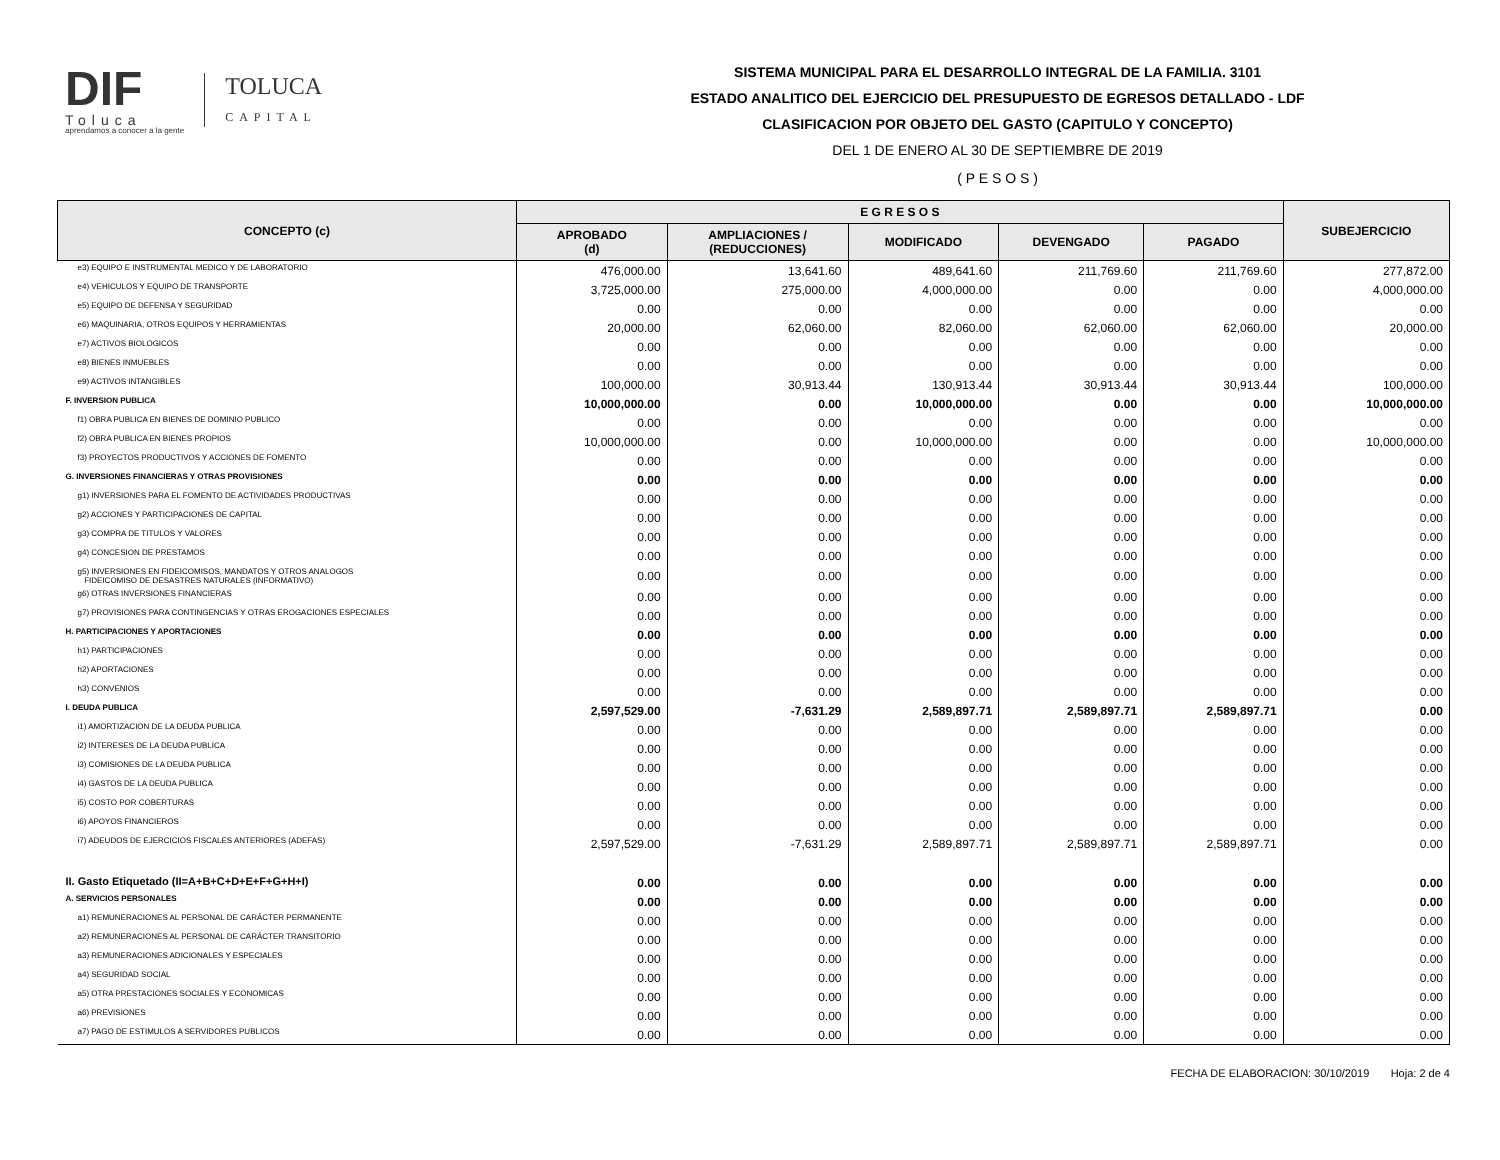DIF
Toluca
aprendamos a conocer a la gente
TOLUCA
CAPITAL
SISTEMA MUNICIPAL PARA EL DESARROLLO INTEGRAL DE LA FAMILIA. 3101
ESTADO ANALITICO DEL EJERCICIO DEL PRESUPUESTO DE EGRESOS DETALLADO - LDF
CLASIFICACION POR OBJETO DEL GASTO (CAPITULO Y CONCEPTO)
DEL 1 DE ENERO AL 30 DE SEPTIEMBRE DE 2019
( P E S O S )
| CONCEPTO (c) | E G R E S O S | | | | | SUBEJERCICIO |
| --- | --- | --- | --- | --- | --- | --- |
| | APROBADO (d) | AMPLIACIONES / (REDUCCIONES) | MODIFICADO | DEVENGADO | PAGADO | |
| e3) EQUIPO E INSTRUMENTAL MEDICO Y DE LABORATORIO | 476,000.00 | 13,641.60 | 489,641.60 | 211,769.60 | 211,769.60 | 277,872.00 |
| e4) VEHICULOS Y EQUIPO DE TRANSPORTE | 3,725,000.00 | 275,000.00 | 4,000,000.00 | 0.00 | 0.00 | 4,000,000.00 |
| e5) EQUIPO DE DEFENSA Y SEGURIDAD | 0.00 | 0.00 | 0.00 | 0.00 | 0.00 | 0.00 |
| e6) MAQUINARIA, OTROS EQUIPOS Y HERRAMIENTAS | 20,000.00 | 62,060.00 | 82,060.00 | 62,060.00 | 62,060.00 | 20,000.00 |
| e7) ACTIVOS BIOLOGICOS | 0.00 | 0.00 | 0.00 | 0.00 | 0.00 | 0.00 |
| e8) BIENES INMUEBLES | 0.00 | 0.00 | 0.00 | 0.00 | 0.00 | 0.00 |
| e9) ACTIVOS INTANGIBLES | 100,000.00 | 30,913.44 | 130,913.44 | 30,913.44 | 30,913.44 | 100,000.00 |
| F. INVERSION PUBLICA | 10,000,000.00 | 0.00 | 10,000,000.00 | 0.00 | 0.00 | 10,000,000.00 |
| f1) OBRA PUBLICA EN BIENES DE DOMINIO PUBLICO | 0.00 | 0.00 | 0.00 | 0.00 | 0.00 | 0.00 |
| f2) OBRA PUBLICA EN BIENES PROPIOS | 10,000,000.00 | 0.00 | 10,000,000.00 | 0.00 | 0.00 | 10,000,000.00 |
| f3) PROYECTOS PRODUCTIVOS Y ACCIONES DE FOMENTO | 0.00 | 0.00 | 0.00 | 0.00 | 0.00 | 0.00 |
| G. INVERSIONES FINANCIERAS Y OTRAS PROVISIONES | 0.00 | 0.00 | 0.00 | 0.00 | 0.00 | 0.00 |
| g1) INVERSIONES PARA EL FOMENTO DE ACTIVIDADES PRODUCTIVAS | 0.00 | 0.00 | 0.00 | 0.00 | 0.00 | 0.00 |
| g2) ACCIONES Y PARTICIPACIONES DE CAPITAL | 0.00 | 0.00 | 0.00 | 0.00 | 0.00 | 0.00 |
| g3) COMPRA DE TITULOS Y VALORES | 0.00 | 0.00 | 0.00 | 0.00 | 0.00 | 0.00 |
| g4) CONCESION DE PRESTAMOS | 0.00 | 0.00 | 0.00 | 0.00 | 0.00 | 0.00 |
| g5) INVERSIONES EN FIDEICOMISOS, MANDATOS Y OTROS ANALOGOS FIDEICOMISO DE DESASTRES NATURALES (INFORMATIVO) | 0.00 | 0.00 | 0.00 | 0.00 | 0.00 | 0.00 |
| g6) OTRAS INVERSIONES FINANCIERAS | 0.00 | 0.00 | 0.00 | 0.00 | 0.00 | 0.00 |
| g7) PROVISIONES PARA CONTINGENCIAS Y OTRAS EROGACIONES ESPECIALES | 0.00 | 0.00 | 0.00 | 0.00 | 0.00 | 0.00 |
| H. PARTICIPACIONES Y APORTACIONES | 0.00 | 0.00 | 0.00 | 0.00 | 0.00 | 0.00 |
| h1) PARTICIPACIONES | 0.00 | 0.00 | 0.00 | 0.00 | 0.00 | 0.00 |
| h2) APORTACIONES | 0.00 | 0.00 | 0.00 | 0.00 | 0.00 | 0.00 |
| h3) CONVENIOS | 0.00 | 0.00 | 0.00 | 0.00 | 0.00 | 0.00 |
| I. DEUDA PUBLICA | 2,597,529.00 | -7,631.29 | 2,589,897.71 | 2,589,897.71 | 2,589,897.71 | 0.00 |
| i1) AMORTIZACION DE LA DEUDA PUBLICA | 0.00 | 0.00 | 0.00 | 0.00 | 0.00 | 0.00 |
| i2) INTERESES DE LA DEUDA PUBLICA | 0.00 | 0.00 | 0.00 | 0.00 | 0.00 | 0.00 |
| i3) COMISIONES DE LA DEUDA PUBLICA | 0.00 | 0.00 | 0.00 | 0.00 | 0.00 | 0.00 |
| i4) GASTOS DE LA DEUDA PUBLICA | 0.00 | 0.00 | 0.00 | 0.00 | 0.00 | 0.00 |
| i5) COSTO POR COBERTURAS | 0.00 | 0.00 | 0.00 | 0.00 | 0.00 | 0.00 |
| i6) APOYOS FINANCIEROS | 0.00 | 0.00 | 0.00 | 0.00 | 0.00 | 0.00 |
| i7) ADEUDOS DE EJERCICIOS FISCALES ANTERIORES (ADEFAS) | 2,597,529.00 | -7,631.29 | 2,589,897.71 | 2,589,897.71 | 2,589,897.71 | 0.00 |
| II. Gasto Etiquetado (II=A+B+C+D+E+F+G+H+I) | 0.00 | 0.00 | 0.00 | 0.00 | 0.00 | 0.00 |
| A. SERVICIOS PERSONALES | 0.00 | 0.00 | 0.00 | 0.00 | 0.00 | 0.00 |
| a1) REMUNERACIONES AL PERSONAL DE CARÁCTER PERMANENTE | 0.00 | 0.00 | 0.00 | 0.00 | 0.00 | 0.00 |
| a2) REMUNERACIONES AL PERSONAL DE CARÁCTER TRANSITORIO | 0.00 | 0.00 | 0.00 | 0.00 | 0.00 | 0.00 |
| a3) REMUNERACIONES ADICIONALES Y ESPECIALES | 0.00 | 0.00 | 0.00 | 0.00 | 0.00 | 0.00 |
| a4) SEGURIDAD SOCIAL | 0.00 | 0.00 | 0.00 | 0.00 | 0.00 | 0.00 |
| a5) OTRA PRESTACIONES SOCIALES Y ECONOMICAS | 0.00 | 0.00 | 0.00 | 0.00 | 0.00 | 0.00 |
| a6) PREVISIONES | 0.00 | 0.00 | 0.00 | 0.00 | 0.00 | 0.00 |
| a7) PAGO DE ESTIMULOS A SERVIDORES PUBLICOS | 0.00 | 0.00 | 0.00 | 0.00 | 0.00 | 0.00 |
FECHA DE ELABORACION: 30/10/2019 Hoja: 2 de 4